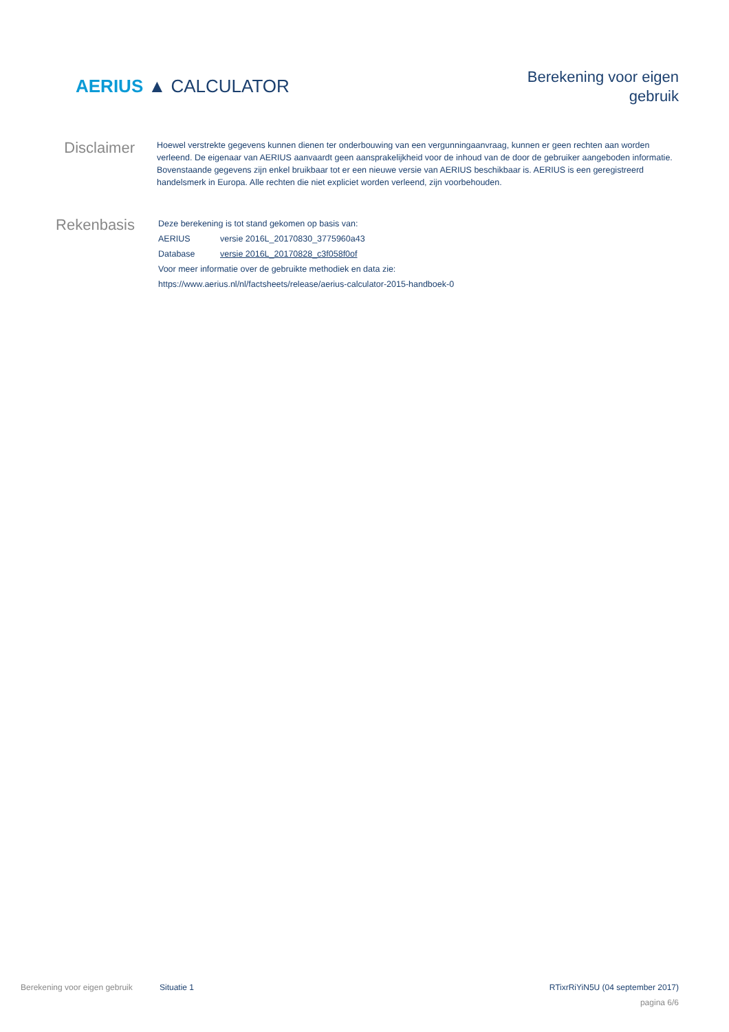AERIUS ▲ CALCULATOR
Berekening voor eigen
gebruik
Disclaimer
Hoewel verstrekte gegevens kunnen dienen ter onderbouwing van een vergunningaanvraag, kunnen er geen rechten aan worden verleend. De eigenaar van AERIUS aanvaardt geen aansprakelijkheid voor de inhoud van de door de gebruiker aangeboden informatie. Bovenstaande gegevens zijn enkel bruikbaar tot er een nieuwe versie van AERIUS beschikbaar is. AERIUS is een geregistreerd handelsmerk in Europa. Alle rechten die niet expliciet worden verleend, zijn voorbehouden.
Rekenbasis
| Deze berekening is tot stand gekomen op basis van: | |
| AERIUS | versie 2016L_20170830_3775960a43 |
| Database | versie 2016L_20170828_c3f058f0of |
| Voor meer informatie over de gebruikte methodiek en data zie: | |
| https://www.aerius.nl/nl/factsheets/release/aerius-calculator-2015-handboek-0 | |
Berekening voor eigen gebruik Situatie 1 RTixrRiYiN5U (04 september 2017)
pagina 6/6